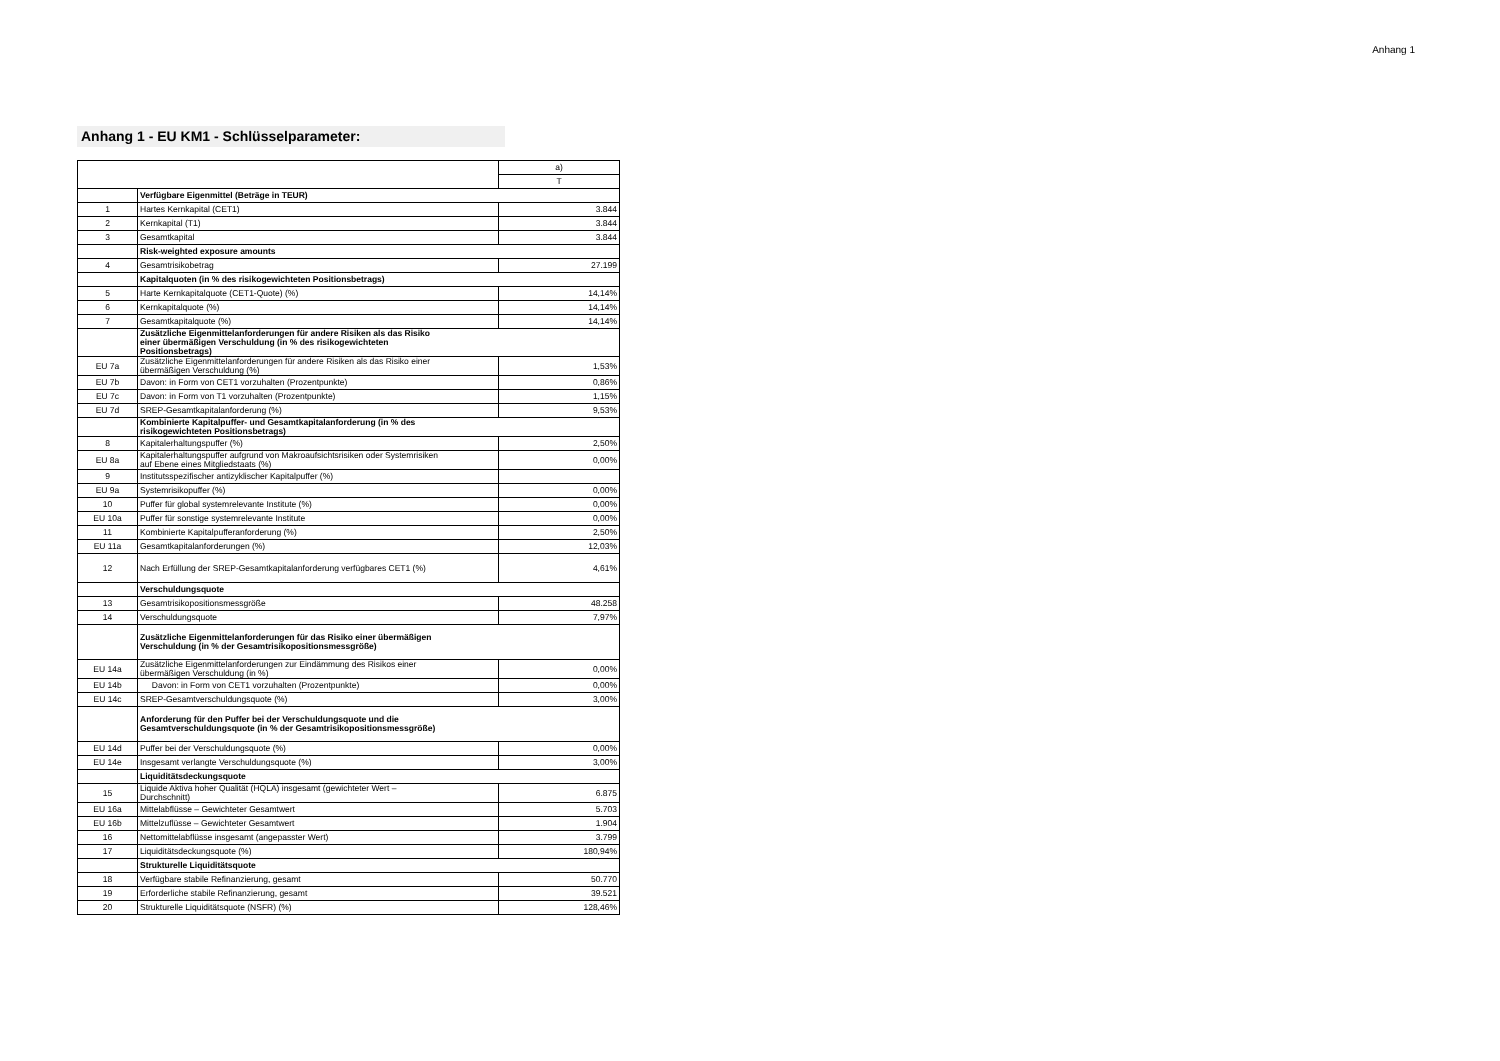Anhang 1
Anhang 1 - EU KM1 - Schlüsselparameter:
| | | a) |
| --- | --- | --- |
| | | T |
| | Verfügbare Eigenmittel (Beträge in TEUR) | |
| 1 | Hartes Kernkapital (CET1) | 3.844 |
| 2 | Kernkapital (T1) | 3.844 |
| 3 | Gesamtkapital | 3.844 |
| | Risk-weighted exposure amounts | |
| 4 | Gesamtrisikobetrag | 27.199 |
| | Kapitalquoten (in % des risikogewichteten Positionsbetrags) | |
| 5 | Harte Kernkapitalquote (CET1-Quote) (%) | 14,14% |
| 6 | Kernkapitalquote (%) | 14,14% |
| 7 | Gesamtkapitalquote (%) | 14,14% |
| | Zusätzliche Eigenmittelanforderungen für andere Risiken als das Risiko einer übermäßigen Verschuldung (in % des risikogewichteten Positionsbetrags) | |
| EU 7a | Zusätzliche Eigenmittelanforderungen für andere Risiken als das Risiko einer übermäßigen Verschuldung (%) | 1,53% |
| EU 7b | Davon: in Form von CET1 vorzuhalten (Prozentpunkte) | 0,86% |
| EU 7c | Davon: in Form von T1 vorzuhalten (Prozentpunkte) | 1,15% |
| EU 7d | SREP-Gesamtkapitalanforderung (%) | 9,53% |
| | Kombinierte Kapitalpuffer- und Gesamtkapitalanforderung (in % des risikogewichteten Positionsbetrags) | |
| 8 | Kapitalerhaltungspuffer (%) | 2,50% |
| EU 8a | Kapitalerhaltungspuffer aufgrund von Makroaufsichtsrisiken oder Systemrisiken auf Ebene eines Mitgliedstaats (%) | 0,00% |
| 9 | Institutsspezifischer antizyklischer Kapitalpuffer (%) | |
| EU 9a | Systemrisikopuffer (%) | 0,00% |
| 10 | Puffer für global systemrelevante Institute (%) | 0,00% |
| EU 10a | Puffer für sonstige systemrelevante Institute | 0,00% |
| 11 | Kombinierte Kapitalpufferanforderung (%) | 2,50% |
| EU 11a | Gesamtkapitalanforderungen (%) | 12,03% |
| 12 | Nach Erfüllung der SREP-Gesamtkapitalanforderung verfügbares CET1 (%) | 4,61% |
| | Verschuldungsquote | |
| 13 | Gesamtrisikopositionsmessgröße | 48.258 |
| 14 | Verschuldungsquote | 7,97% |
| | Zusätzliche Eigenmittelanforderungen für das Risiko einer übermäßigen Verschuldung (in % der Gesamtrisikopositionsmessgröße) | |
| EU 14a | Zusätzliche Eigenmittelanforderungen zur Eindämmung des Risikos einer übermäßigen Verschuldung (in %) | 0,00% |
| EU 14b | Davon: in Form von CET1 vorzuhalten (Prozentpunkte) | 0,00% |
| EU 14c | SREP-Gesamtverschuldungsquote (%) | 3,00% |
| | Anforderung für den Puffer bei der Verschuldungsquote und die Gesamtverschuldungsquote (in % der Gesamtrisikopositionsmessgröße) | |
| EU 14d | Puffer bei der Verschuldungsquote (%) | 0,00% |
| EU 14e | Insgesamt verlangte Verschuldungsquote (%) | 3,00% |
| | Liquiditätsdeckungsquote | |
| 15 | Liquide Aktiva hoher Qualität (HQLA) insgesamt (gewichteter Wert – Durchschnitt) | 6.875 |
| EU 16a | Mittelabflüsse – Gewichteter Gesamtwert | 5.703 |
| EU 16b | Mittelzuflüsse – Gewichteter Gesamtwert | 1.904 |
| 16 | Nettomittelabflüsse insgesamt (angepasster Wert) | 3.799 |
| 17 | Liquiditätsdeckungsquote (%) | 180,94% |
| | Strukturelle Liquiditätsquote | |
| 18 | Verfügbare stabile Refinanzierung, gesamt | 50.770 |
| 19 | Erforderliche stabile Refinanzierung, gesamt | 39.521 |
| 20 | Strukturelle Liquiditätsquote (NSFR) (%) | 128,46% |